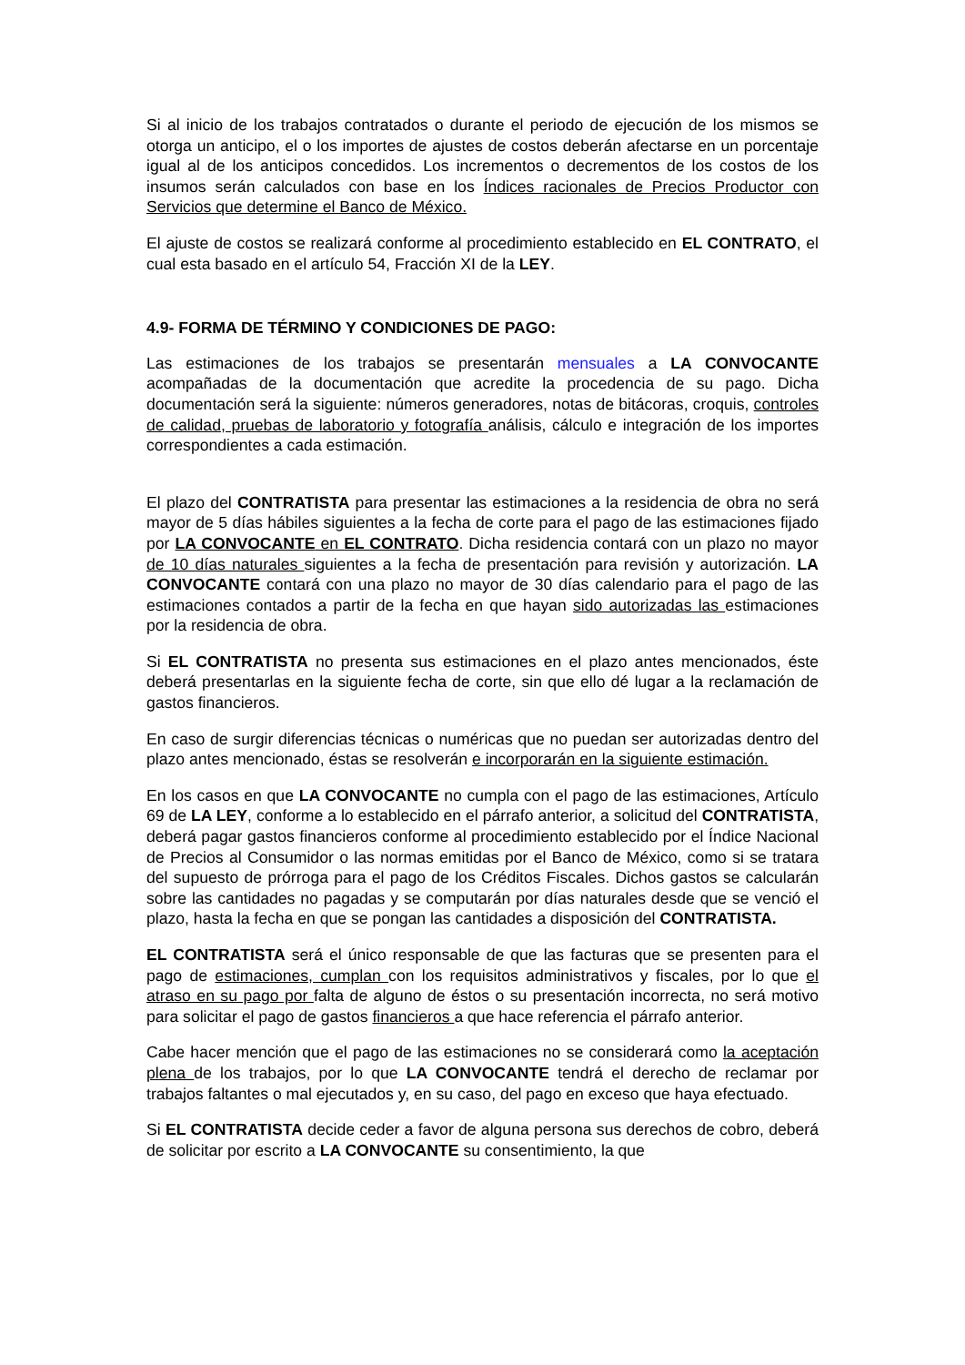Si al inicio de los trabajos contratados o durante el periodo de ejecución de los mismos se otorga un anticipo, el o los importes de ajustes de costos deberán afectarse en un porcentaje igual al de los anticipos concedidos. Los incrementos o decrementos de los costos de los insumos serán calculados con base en los Índices racionales de Precios Productor con Servicios que determine el Banco de México.
El ajuste de costos se realizará conforme al procedimiento establecido en EL CONTRATO, el cual esta basado en el artículo 54, Fracción XI de la LEY.
4.9- FORMA DE TÉRMINO Y CONDICIONES DE PAGO:
Las estimaciones de los trabajos se presentarán mensuales a LA CONVOCANTE acompañadas de la documentación que acredite la procedencia de su pago. Dicha documentación será la siguiente: números generadores, notas de bitácoras, croquis, controles de calidad, pruebas de laboratorio y fotografía análisis, cálculo e integración de los importes correspondientes a cada estimación.
El plazo del CONTRATISTA para presentar las estimaciones a la residencia de obra no será mayor de 5 días hábiles siguientes a la fecha de corte para el pago de las estimaciones fijado por LA CONVOCANTE en EL CONTRATO. Dicha residencia contará con un plazo no mayor de 10 días naturales siguientes a la fecha de presentación para revisión y autorización. LA CONVOCANTE contará con una plazo no mayor de 30 días calendario para el pago de las estimaciones contados a partir de la fecha en que hayan sido autorizadas las estimaciones por la residencia de obra.
Si EL CONTRATISTA no presenta sus estimaciones en el plazo antes mencionados, éste deberá presentarlas en la siguiente fecha de corte, sin que ello dé lugar a la reclamación de gastos financieros.
En caso de surgir diferencias técnicas o numéricas que no puedan ser autorizadas dentro del plazo antes mencionado, éstas se resolverán e incorporarán en la siguiente estimación.
En los casos en que LA CONVOCANTE no cumpla con el pago de las estimaciones, Artículo 69 de LA LEY, conforme a lo establecido en el párrafo anterior, a solicitud del CONTRATISTA, deberá pagar gastos financieros conforme al procedimiento establecido por el Índice Nacional de Precios al Consumidor o las normas emitidas por el Banco de México, como si se tratara del supuesto de prórroga para el pago de los Créditos Fiscales. Dichos gastos se calcularán sobre las cantidades no pagadas y se computarán por días naturales desde que se venció el plazo, hasta la fecha en que se pongan las cantidades a disposición del CONTRATISTA.
EL CONTRATISTA será el único responsable de que las facturas que se presenten para el pago de estimaciones, cumplan con los requisitos administrativos y fiscales, por lo que el atraso en su pago por falta de alguno de éstos o su presentación incorrecta, no será motivo para solicitar el pago de gastos financieros a que hace referencia el párrafo anterior.
Cabe hacer mención que el pago de las estimaciones no se considerará como la aceptación plena de los trabajos, por lo que LA CONVOCANTE tendrá el derecho de reclamar por trabajos faltantes o mal ejecutados y, en su caso, del pago en exceso que haya efectuado.
Si EL CONTRATISTA decide ceder a favor de alguna persona sus derechos de cobro, deberá de solicitar por escrito a LA CONVOCANTE su consentimiento, la que